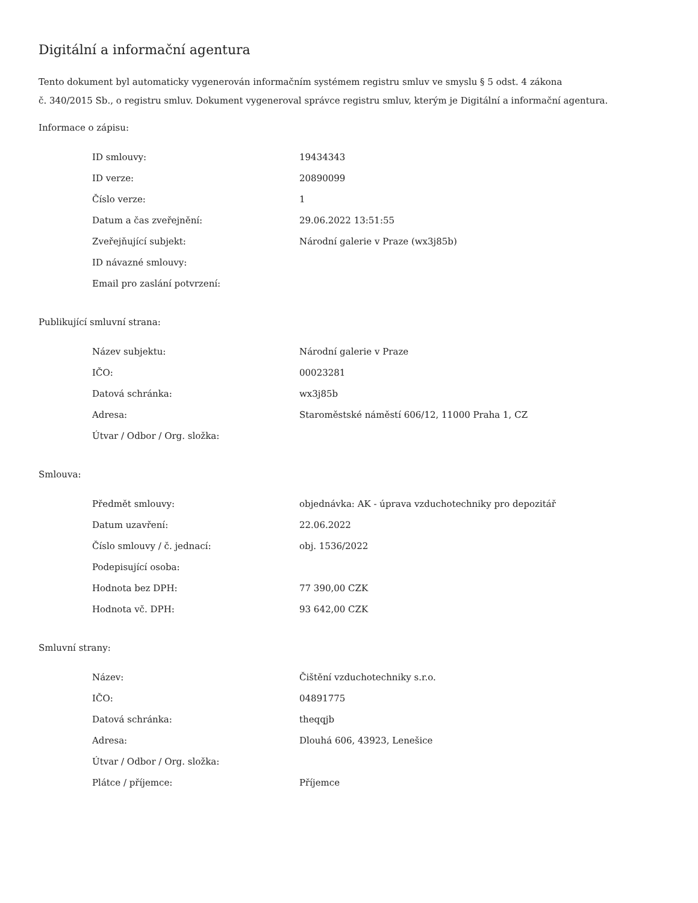Digitální a informační agentura
Tento dokument byl automaticky vygenerován informačním systémem registru smluv ve smyslu § 5 odst. 4 zákona
č. 340/2015 Sb., o registru smluv. Dokument vygeneroval správce registru smluv, kterým je Digitální a informační agentura.
Informace o zápisu:
| ID smlouvy: | 19434343 |
| ID verze: | 20890099 |
| Číslo verze: | 1 |
| Datum a čas zveřejnění: | 29.06.2022 13:51:55 |
| Zveřejňující subjekt: | Národní galerie v Praze (wx3j85b) |
| ID návazné smlouvy: | |
| Email pro zaslání potvrzení: | |
Publikující smluvní strana:
| Název subjektu: | Národní galerie v Praze |
| IČO: | 00023281 |
| Datová schránka: | wx3j85b |
| Adresa: | Staroměstské náměstí 606/12, 11000 Praha 1, CZ |
| Útvar / Odbor / Org. složka: | |
Smlouva:
| Předmět smlouvy: | objednávka: AK - úprava vzduchotechniky pro depozitář |
| Datum uzavření: | 22.06.2022 |
| Číslo smlouvy / č. jednací: | obj. 1536/2022 |
| Podepisující osoba: | |
| Hodnota bez DPH: | 77 390,00 CZK |
| Hodnota vč. DPH: | 93 642,00 CZK |
Smluvní strany:
| Název: | Čištění vzduchotechniky s.r.o. |
| IČO: | 04891775 |
| Datová schránka: | theqqjb |
| Adresa: | Dlouhá 606, 43923, Lenešice |
| Útvar / Odbor / Org. složka: | |
| Plátce / příjemce: | Příjemce |